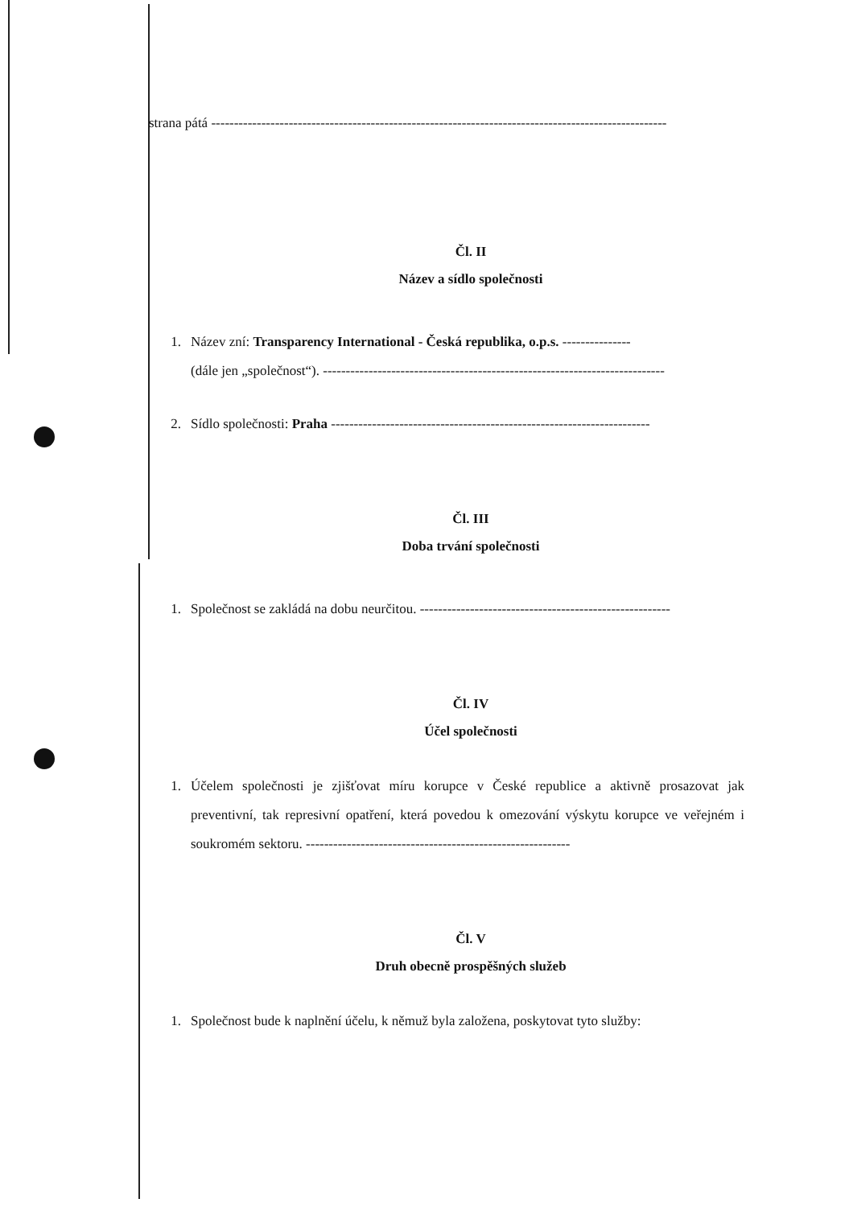strana pátá ----------------------------------------------------------------------------------------------------
Čl. II
Název a sídlo společnosti
1. Název zní: Transparency International - Česká republika, o.p.s. ---------------
(dále jen „společnost“). ---------------------------------------------------------------------------
2. Sídlo společnosti: Praha ----------------------------------------------------------------------
Čl. III
Doba trvání společnosti
1. Společnost se zakládá na dobu neurčitou. -------------------------------------------------------
Čl. IV
Účel společnosti
1. Účelem společnosti je zjišťovat míru korupce v České republice a aktivně prosazovat jak preventivní, tak represivní opatření, která povedou k omezování výskytu korupce ve veřejném i soukromém sektoru. ----------------------------------------------------------
Čl. V
Druh obecně prospěšných služeb
1. Společnost bude k naplnění účelu, k němuž byla založena, poskytovat tyto služby: